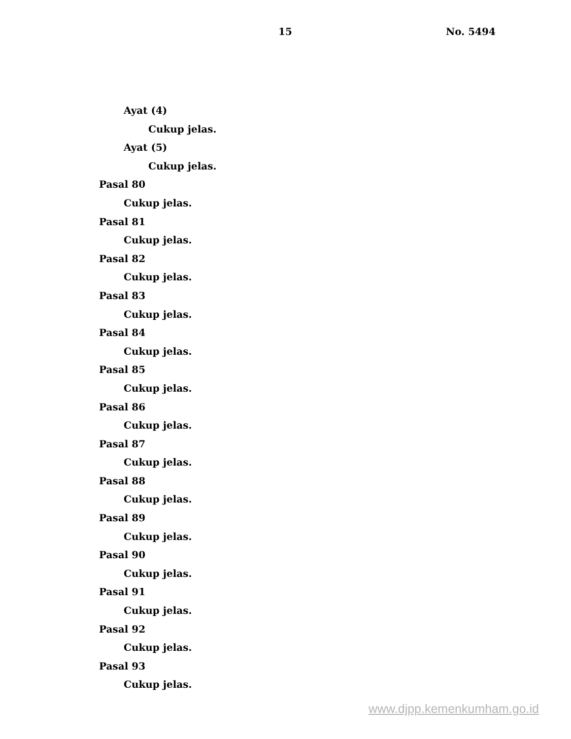15 No. 5494
Ayat (4)
Cukup jelas.
Ayat (5)
Cukup jelas.
Pasal 80
Cukup jelas.
Pasal 81
Cukup jelas.
Pasal 82
Cukup jelas.
Pasal 83
Cukup jelas.
Pasal 84
Cukup jelas.
Pasal 85
Cukup jelas.
Pasal 86
Cukup jelas.
Pasal 87
Cukup jelas.
Pasal 88
Cukup jelas.
Pasal 89
Cukup jelas.
Pasal 90
Cukup jelas.
Pasal 91
Cukup jelas.
Pasal 92
Cukup jelas.
Pasal 93
Cukup jelas.
www.djpp.kemenkumham.go.id